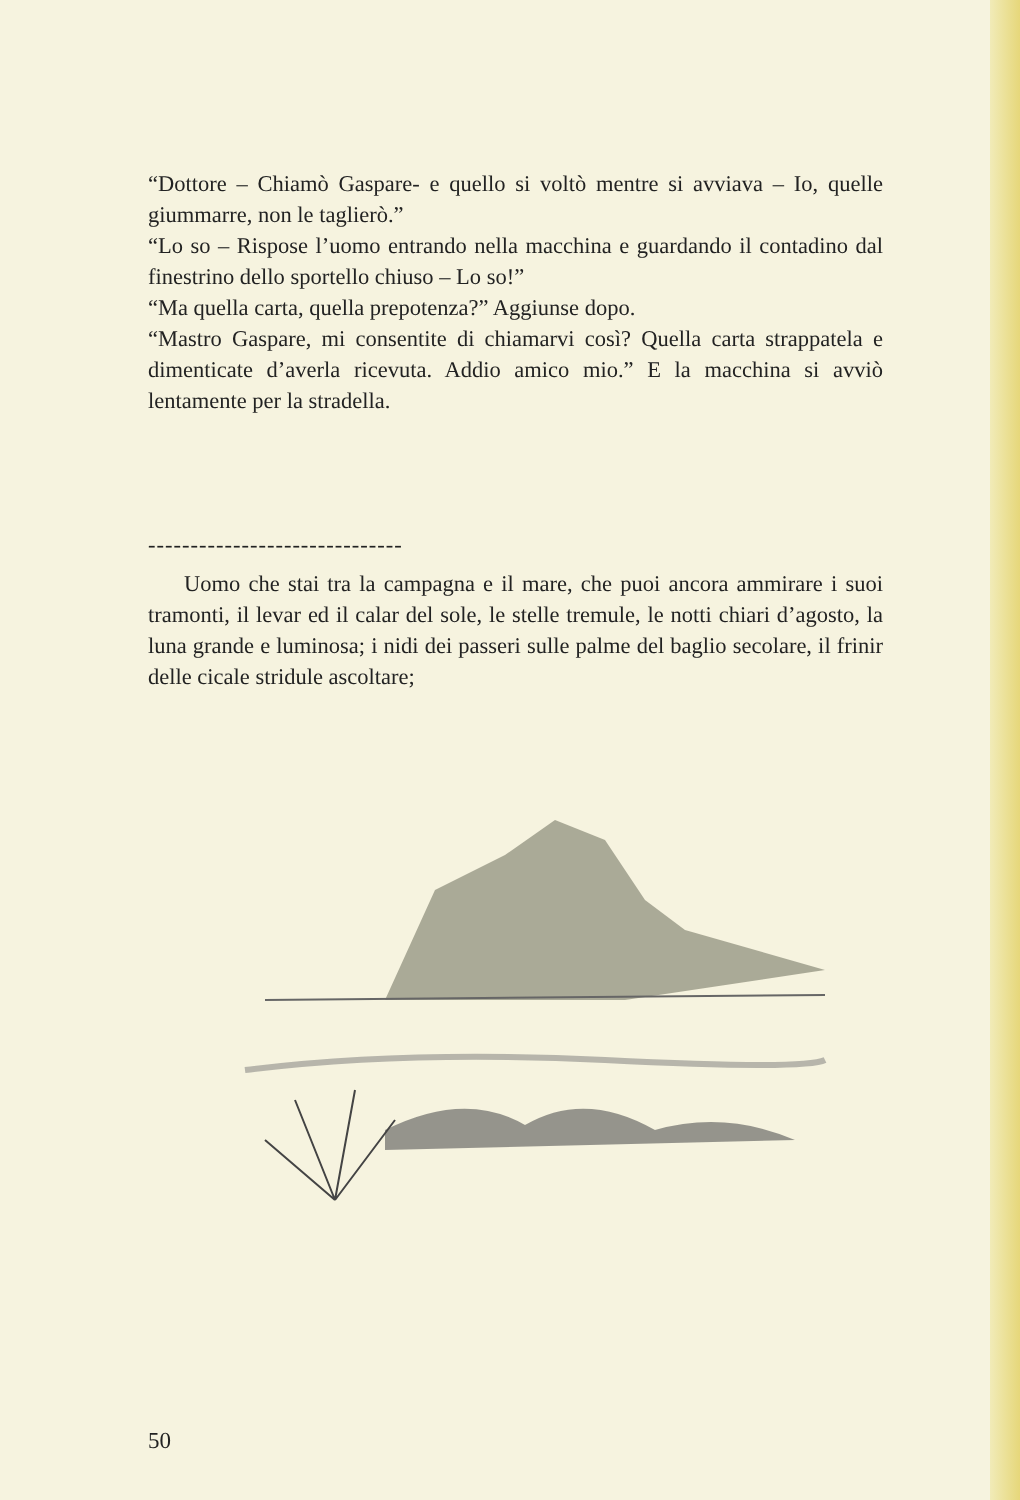“Dottore – Chiamò Gaspare- e quello si voltò mentre si avviava – Io, quelle giummarre, non le taglierò.”
“Lo so – Rispose l’uomo entrando nella macchina e guardando il contadino dal finestrino dello sportello chiuso – Lo so!”
“Ma quella carta, quella prepotenza?” Aggiunse dopo.
“Mastro Gaspare, mi consentite di chiamarvi così? Quella carta strappatela e dimenticate d’averla ricevuta. Addio amico mio.” E la macchina si avviò lentamente per la stradella.
------------------------------
Uomo che stai tra la campagna e il mare, che puoi ancora ammirare i suoi tramonti, il levar ed il calar del sole, le stelle tremule, le notti chiari d’agosto, la luna grande e luminosa; i nidi dei passeri sulle palme del baglio secolare, il frinir delle cicale stridule ascoltare;
50